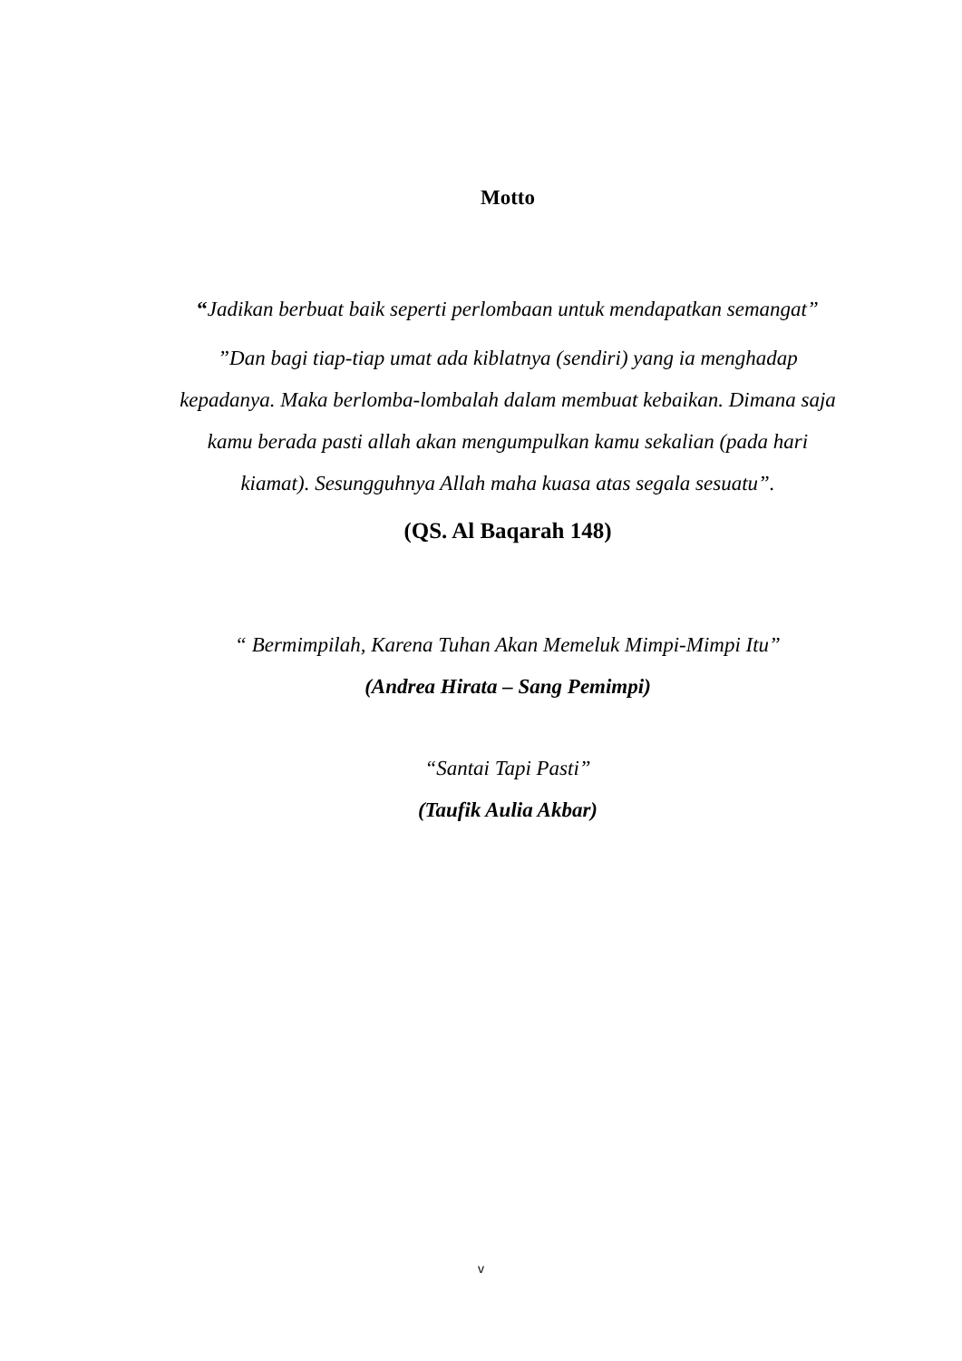Motto
“Jadikan berbuat baik seperti perlombaan untuk mendapatkan semangat”
”Dan bagi tiap-tiap umat ada kiblatnya (sendiri) yang ia menghadap kepadanya. Maka berlomba-lombalah dalam membuat kebaikan. Dimana saja kamu berada pasti allah akan mengumpulkan kamu sekalian (pada hari kiamat). Sesungguhnya Allah maha kuasa atas segala sesuatu”.
(QS. Al Baqarah 148)
“ Bermimpilah, Karena Tuhan Akan Memeluk Mimpi-Mimpi Itu”
(Andrea Hirata – Sang Pemimpi)
“Santai Tapi Pasti”
(Taufik Aulia Akbar)
v